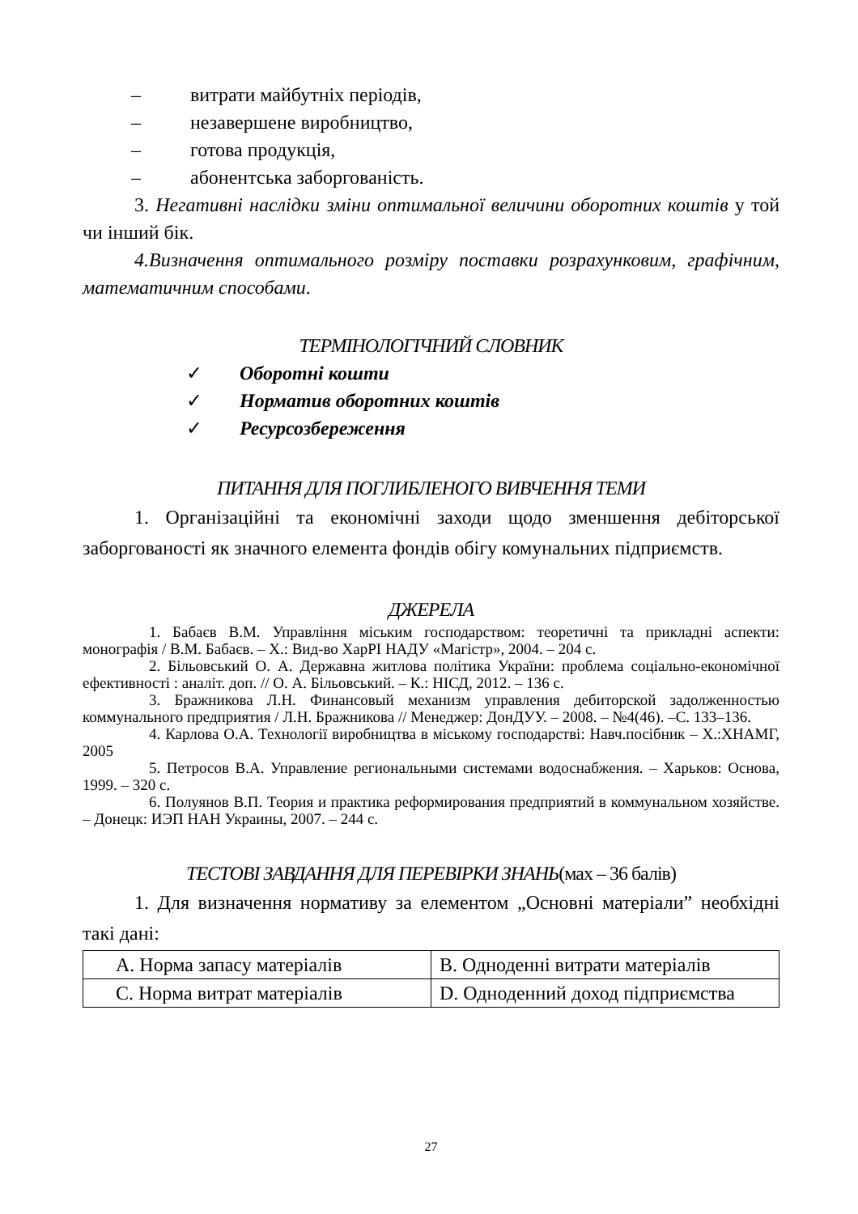– витрати майбутніх періодів,
– незавершене виробництво,
– готова продукція,
– абонентська заборгованість.
3. Негативні наслідки зміни оптимальної величини оборотних коштів у той чи інший бік.
4.Визначення оптимального розміру поставки розрахунковим, графічним, математичним способами.
ТЕРМІНОЛОГІЧНИЙ СЛОВНИК
✓ Оборотні кошти
✓ Норматив оборотних коштів
✓ Ресурсозбереження
ПИТАННЯ ДЛЯ ПОГЛИБЛЕНОГО ВИВЧЕННЯ ТЕМИ
1. Організаційні та економічні заходи щодо зменшення дебіторської заборгованості як значного елемента фондів обігу комунальних підприємств.
ДЖЕРЕЛА
1. Бабаєв В.М. Управління міським господарством: теоретичні та прикладні аспекти: монографія / В.М. Бабаєв. – Х.: Вид-во ХарРІ НАДУ «Магістр», 2004. – 204 с.
2. Більовський О. А. Державна житлова політика України: проблема соціально-економічної ефективності : аналіт. доп. // О. А. Більовський. – К.: НІСД, 2012. – 136 с.
3. Бражникова Л.Н. Финансовый механизм управления дебиторской задолженностью коммунального предприятия / Л.Н. Бражникова // Менеджер: ДонДУУ. – 2008. – №4(46). –С. 133–136.
4. Карлова О.А. Технології виробництва в міському господарстві: Навч.посібник – Х.:ХНАМГ, 2005
5. Петросов В.А. Управление региональными системами водоснабжения. – Харьков: Основа, 1999. – 320 с.
6. Полуянов В.П. Теория и практика реформирования предприятий в коммунальном хозяйстве. – Донецк: ИЭП НАН Украины, 2007. – 244 с.
ТЕСТОВІ ЗАВДАННЯ ДЛЯ ПЕРЕВІРКИ ЗНАНЬ(мах – 36 балів)
1. Для визначення нормативу за елементом „Основні матеріали” необхідні такі дані:
| А. Норма запасу матеріалів | В. Одноденні витрати матеріалів |
| С. Норма витрат матеріалів | D. Одноденний доход підприємства |
27